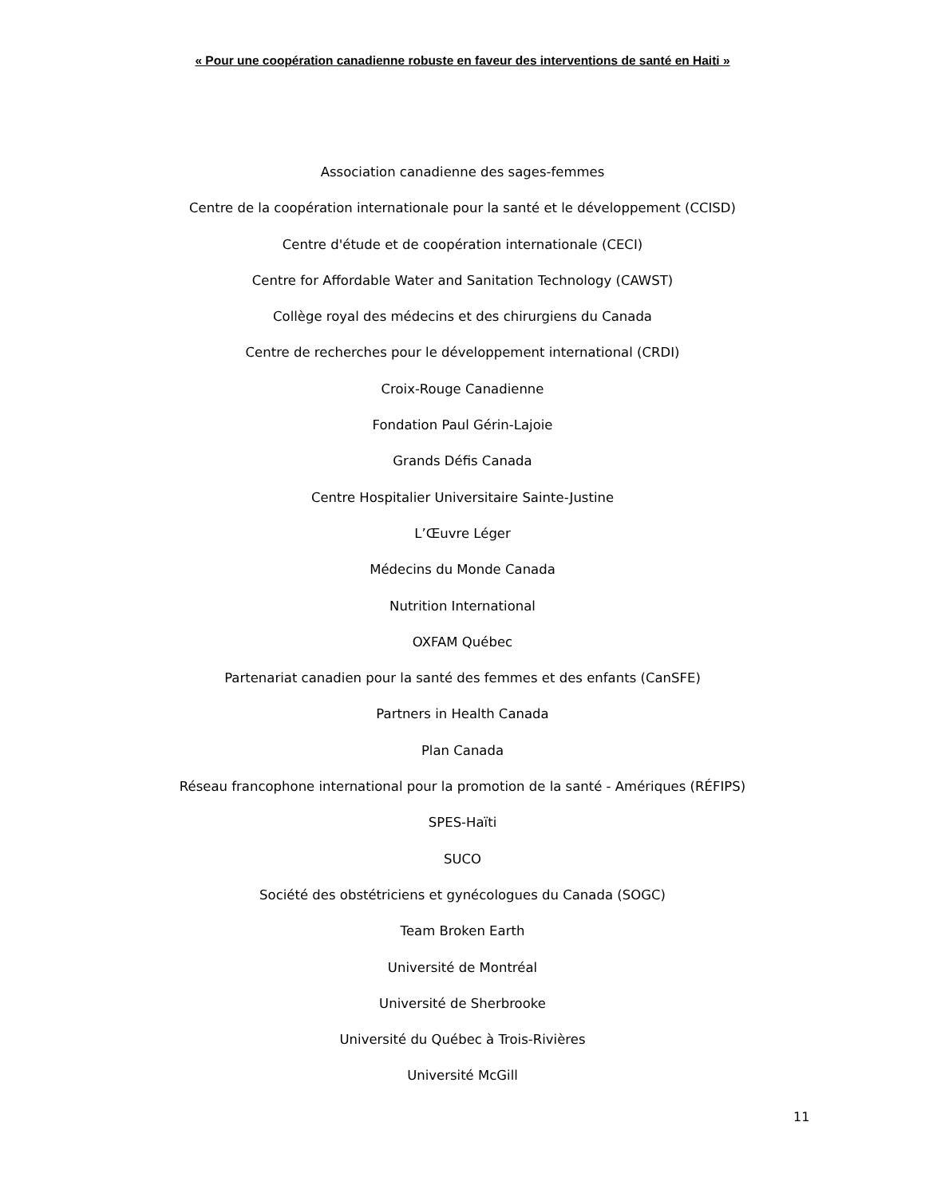« Pour une coopération canadienne robuste en faveur des interventions de santé en Haiti »
Association canadienne des sages-femmes
Centre de la coopération internationale pour la santé et le développement (CCISD)
Centre d'étude et de coopération internationale (CECI)
Centre for Affordable Water and Sanitation Technology (CAWST)
Collège royal des médecins et des chirurgiens du Canada
Centre de recherches pour le développement international (CRDI)
Croix-Rouge Canadienne
Fondation Paul Gérin-Lajoie
Grands Défis Canada
Centre Hospitalier Universitaire Sainte-Justine
L’Œuvre Léger
Médecins du Monde Canada
Nutrition International
OXFAM Québec
Partenariat canadien pour la santé des femmes et des enfants (CanSFE)
Partners in Health Canada
Plan Canada
Réseau francophone international pour la promotion de la santé - Amériques (RÉFIPS)
SPES-Haïti
SUCO
Société des obstétriciens et gynécologues du Canada (SOGC)
Team Broken Earth
Université de Montréal
Université de Sherbrooke
Université du Québec à Trois-Rivières
Université McGill
11